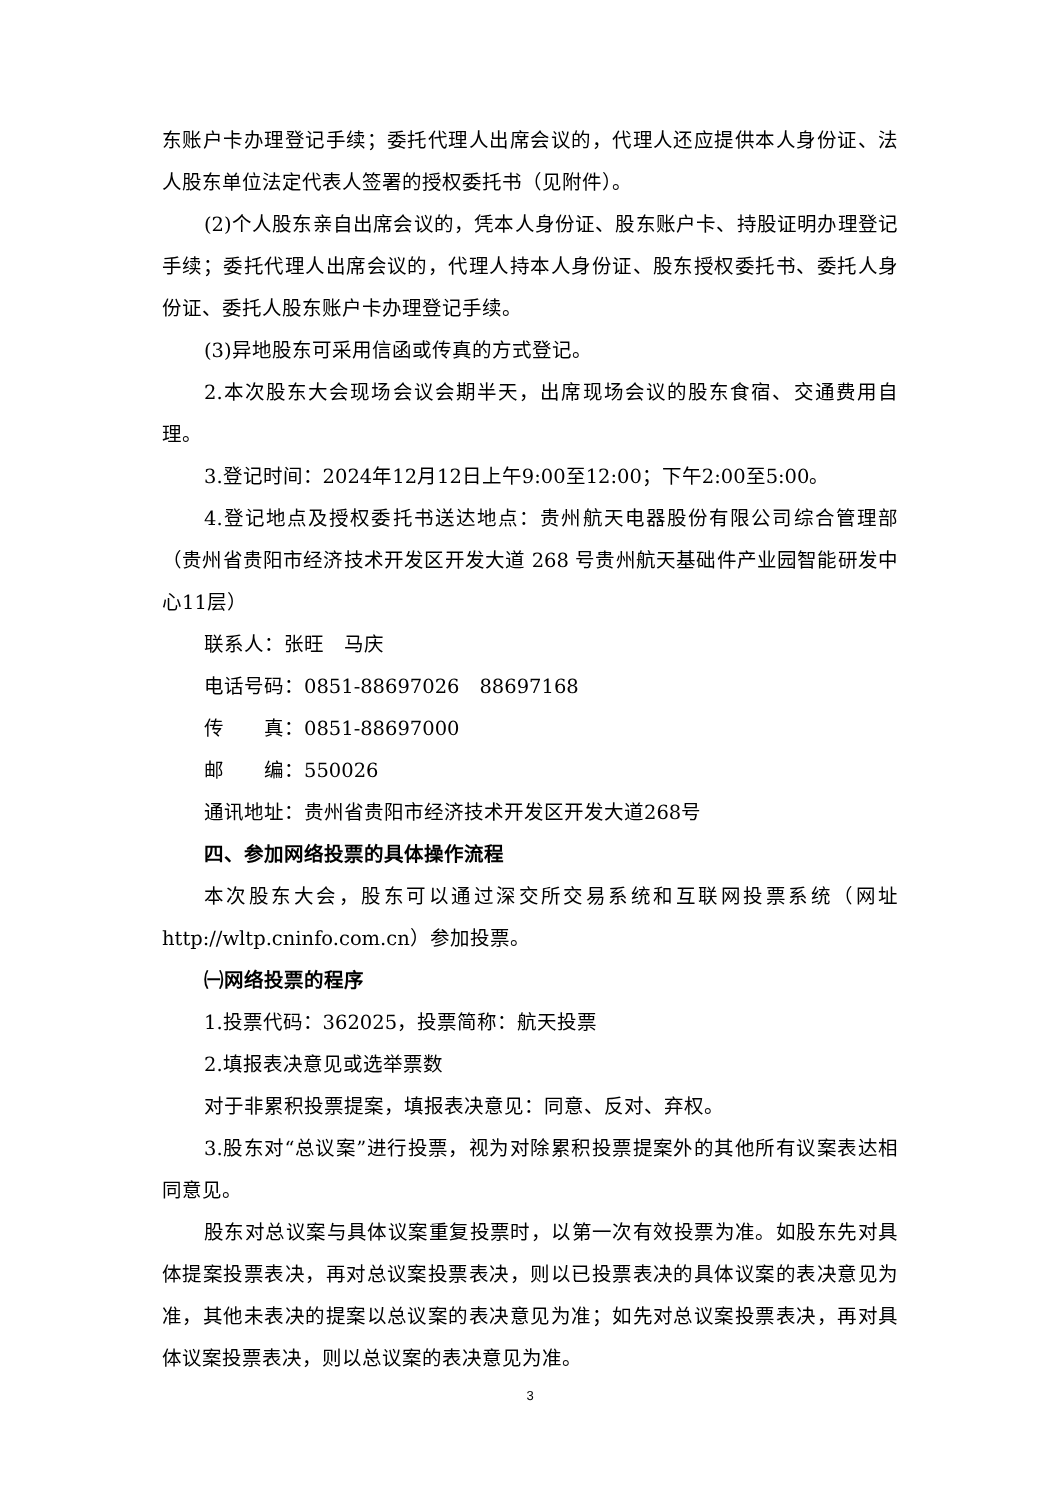东账户卡办理登记手续；委托代理人出席会议的，代理人还应提供本人身份证、法人股东单位法定代表人签署的授权委托书（见附件）。
(2)个人股东亲自出席会议的，凭本人身份证、股东账户卡、持股证明办理登记手续；委托代理人出席会议的，代理人持本人身份证、股东授权委托书、委托人身份证、委托人股东账户卡办理登记手续。
(3)异地股东可采用信函或传真的方式登记。
2.本次股东大会现场会议会期半天，出席现场会议的股东食宿、交通费用自理。
3.登记时间：2024年12月12日上午9:00至12:00；下午2:00至5:00。
4.登记地点及授权委托书送达地点：贵州航天电器股份有限公司综合管理部（贵州省贵阳市经济技术开发区开发大道 268 号贵州航天基础件产业园智能研发中心11层）
联系人：张旺　马庆
电话号码：0851-88697026　88697168
传　　真：0851-88697000
邮　　编：550026
通讯地址：贵州省贵阳市经济技术开发区开发大道268号
四、参加网络投票的具体操作流程
本次股东大会，股东可以通过深交所交易系统和互联网投票系统（网址http://wltp.cninfo.com.cn）参加投票。
㈠网络投票的程序
1.投票代码：362025，投票简称：航天投票
2.填报表决意见或选举票数
对于非累积投票提案，填报表决意见：同意、反对、弃权。
3.股东对“总议案”进行投票，视为对除累积投票提案外的其他所有议案表达相同意见。
股东对总议案与具体议案重复投票时，以第一次有效投票为准。如股东先对具体提案投票表决，再对总议案投票表决，则以已投票表决的具体议案的表决意见为准，其他未表决的提案以总议案的表决意见为准；如先对总议案投票表决，再对具体议案投票表决，则以总议案的表决意见为准。
3